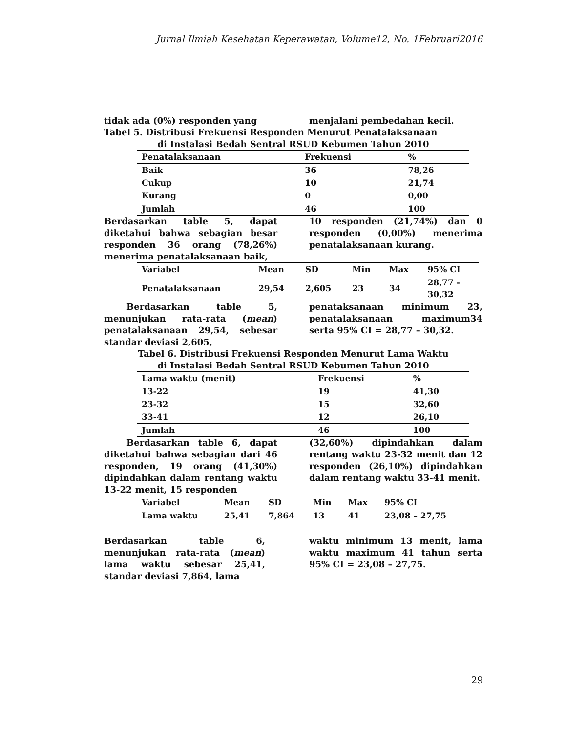Jurnal Ilmiah Kesehatan Keperawatan, Volume12, No. 1Februari2016
tidak ada (0%) responden yang menjalani pembedahan kecil.
Tabel 5. Distribusi Frekuensi Responden Menurut Penatalaksanaan
di Instalasi Bedah Sentral RSUD Kebumen Tahun 2010
| Penatalaksanaan | Frekuensi | % |
| --- | --- | --- |
| Baik | 36 | 78,26 |
| Cukup | 10 | 21,74 |
| Kurang | 0 | 0,00 |
| Jumlah | 46 | 100 |
Berdasarkan table 5, dapat diketahui bahwa sebagian besar responden 36 orang (78,26%) menerima penatalaksanaan baik,
10 responden (21,74%) dan 0 responden (0,00%) menerima penatalaksanaan kurang.
| Variabel | Mean | SD | Min | Max | 95% CI |
| --- | --- | --- | --- | --- | --- |
| Penatalaksanaan | 29,54 | 2,605 | 23 | 34 | 28,77 - 30,32 |
Berdasarkan table 5, menunjukan rata-rata (mean) penatalaksanaan 29,54, sebesar standar deviasi 2,605,
penataksanaan minimum 23, penatalaksanaan maximum34 serta 95% CI = 28,77 – 30,32.
Tabel 6. Distribusi Frekuensi Responden Menurut Lama Waktu
di Instalasi Bedah Sentral RSUD Kebumen Tahun 2010
| Lama waktu (menit) | Frekuensi | % |
| --- | --- | --- |
| 13-22 | 19 | 41,30 |
| 23-32 | 15 | 32,60 |
| 33-41 | 12 | 26,10 |
| Jumlah | 46 | 100 |
Berdasarkan table 6, dapat diketahui bahwa sebagian dari 46 responden, 19 orang (41,30%) dipindahkan dalam rentang waktu 13-22 menit, 15 responden
(32,60%) dipindahkan dalam rentang waktu 23-32 menit dan 12 responden (26,10%) dipindahkan dalam rentang waktu 33-41 menit.
| Variabel | Mean | SD | Min | Max | 95% CI |
| --- | --- | --- | --- | --- | --- |
| Lama waktu | 25,41 | 7,864 | 13 | 41 | 23,08 – 27,75 |
Berdasarkan table 6, menunjukan rata-rata (mean) lama waktu sebesar 25,41, standar deviasi 7,864, lama
waktu minimum 13 menit, lama waktu maximum 41 tahun serta 95% CI = 23,08 – 27,75.
29